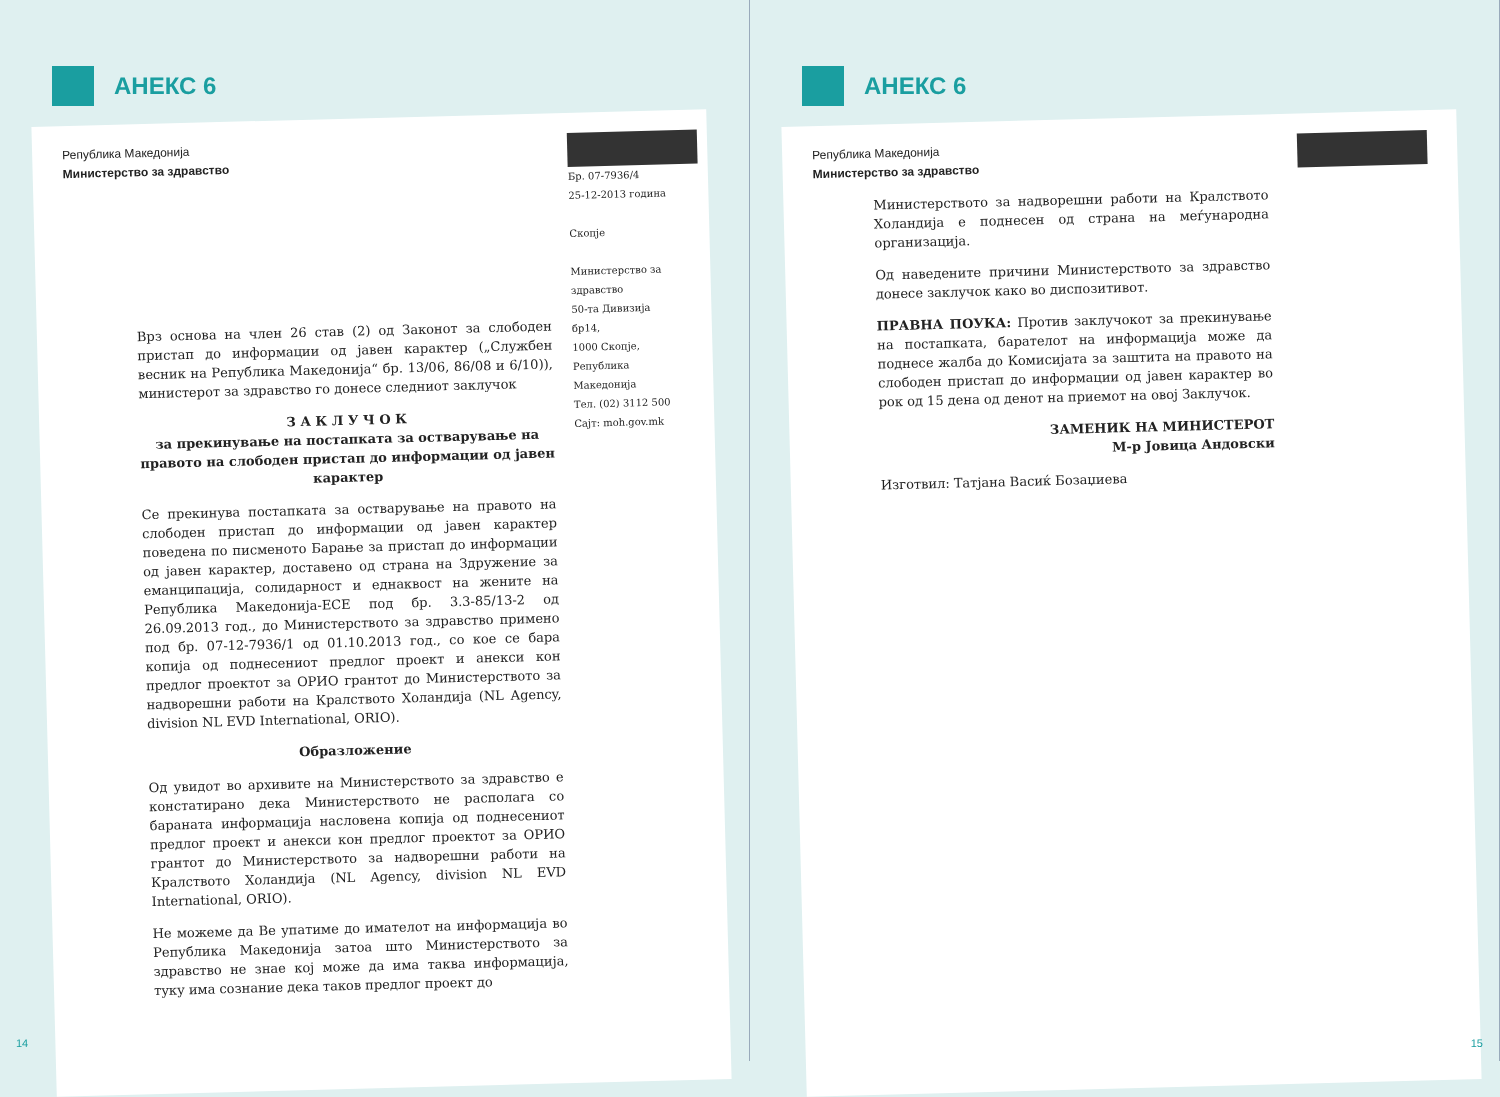АНЕКС 6
Република Македонија
Министерство за здравство
Бр. 07-7936/4
25-12-2013 година
Скопје
Министерство за здравство
50-та Дивизија бр14,
1000 Скопје,
Република Македонија
Тел. (02) 3112 500
Сајт: moh.gov.mk
Врз основа на член 26 став (2) од Законот за слободен пристап до информации од јавен карактер („Службен весник на Република Македонија“ бр. 13/06, 86/08 и 6/10)), министерот за здравство го донесе следниот заклучок
З А К Л У Ч О К
за прекинување на постапката за остварување на правото на слободен пристап до информации од јавен карактер
Се прекинува постапката за остварување на правото на слободен пристап до информации од јавен карактер поведена по писменото Барање за пристап до информации од јавен карактер, доставено од страна на Здружение за еманципација, солидарност и еднаквост на жените на Република Македонија-ЕСЕ под бр. 3.3-85/13-2 од 26.09.2013 год., до Министерството за здравство примено под бр. 07-12-7936/1 од 01.10.2013 год., со кое се бара копија од поднесениот предлог проект и анекси кон предлог проектот за ОРИО грантот до Министерството за надворешни работи на Кралството Холандија (NL Agency, division NL EVD International, ORIO).
Образложение
Од увидот во архивите на Министерството за здравство е констатирано дека Министерството не располага со бараната информација насловена копија од поднесениот предлог проект и анекси кон предлог проектот за ОРИО грантот до Министерството за надворешни работи на Кралството Холандија (NL Agency, division NL EVD International, ORIO).
Не можеме да Ве упатиме до имателот на информација во Република Македонија затоа што Министерството за здравство не знае кој може да има таква информација, туку има сознание дека таков предлог проект до
14
АНЕКС 6
Република Македонија
Министерство за здравство
Министерството за надворешни работи на Кралството Холандија е поднесен од страна на меѓународна организација.
Од наведените причини Министерството за здравство донесе заклучок како во диспозитивот.
ПРАВНА ПОУКА: Против заклучокот за прекинување на постапката, барателот на информација може да поднесе жалба до Комисијата за заштита на правото на слободен пристап до информации од јавен карактер во рок од 15 дена од денот на приемот на овој Заклучок.
ЗАМЕНИК НА МИНИСТЕРОТ
М-р Јовица Андовски
Изготвил: Татјана Васиќ Бозаџиева
15